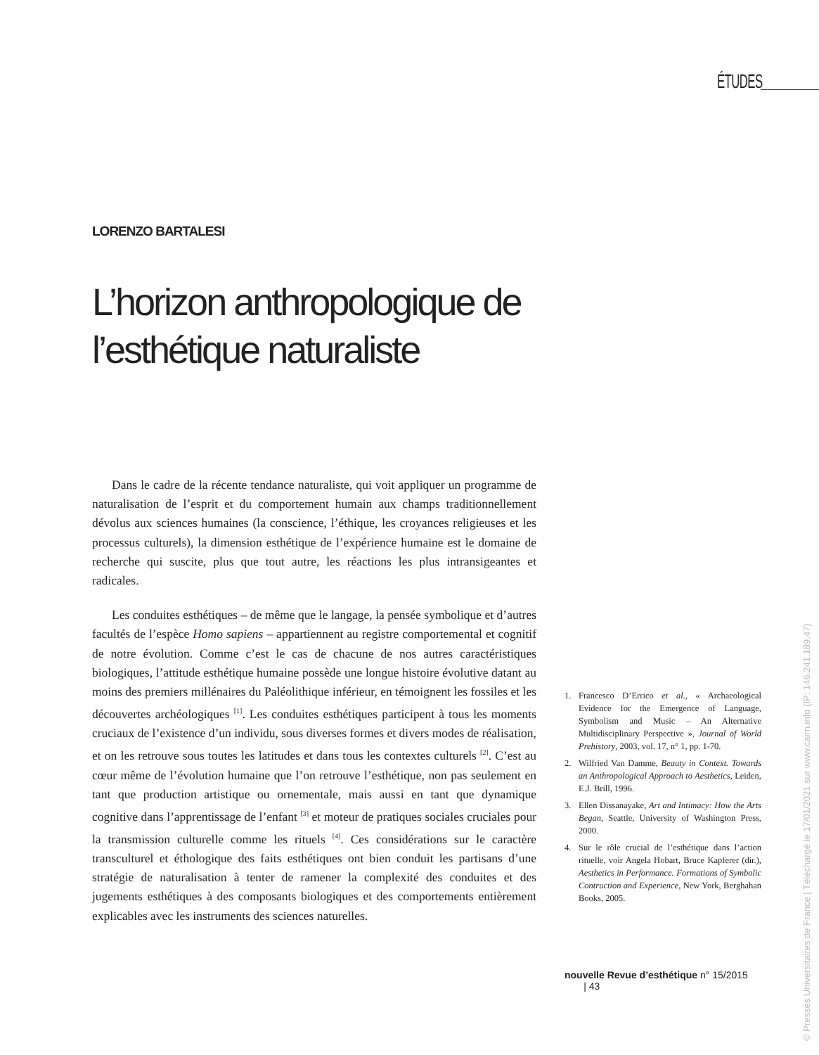ÉTUDES
LORENZO BARTALESI
L’horizon anthropologique de
l’esthétique naturaliste
Dans le cadre de la récente tendance naturaliste, qui voit appliquer un programme de naturalisation de l’esprit et du comportement humain aux champs traditionnellement dévolus aux sciences humaines (la conscience, l’éthique, les croyances religieuses et les processus culturels), la dimension esthétique de l’expérience humaine est le domaine de recherche qui suscite, plus que tout autre, les réactions les plus intransigeantes et radicales.
Les conduites esthétiques – de même que le langage, la pensée symbolique et d’autres facultés de l’espèce Homo sapiens – appartiennent au registre comportemental et cognitif de notre évolution. Comme c’est le cas de chacune de nos autres caractéristiques biologiques, l’attitude esthétique humaine possède une longue histoire évolutive datant au moins des premiers millénaires du Paléolithique inférieur, en témoignent les fossiles et les découvertes archéologiques <sup>[1]</sup>. Les conduites esthétiques participent à tous les moments cruciaux de l’existence d’un individu, sous diverses formes et divers modes de réalisation, et on les retrouve sous toutes les latitudes et dans tous les contextes culturels <sup>[2]</sup>. C’est au cœur même de l’évolution humaine que l’on retrouve l’esthétique, non pas seulement en tant que production artistique ou ornementale, mais aussi en tant que dynamique cognitive dans l’apprentissage de l’enfant <sup>[3]</sup> et moteur de pratiques sociales cruciales pour la transmission culturelle comme les rituels <sup>[4]</sup>. Ces considérations sur le caractère transculturel et éthologique des faits esthétiques ont bien conduit les partisans d’une stratégie de naturalisation à tenter de ramener la complexité des conduites et des jugements esthétiques à des composants biologiques et des comportements entièrement explicables avec les instruments des sciences naturelles.
1. Francesco D’Errico et al., « Archaeological Evidence for the Emergence of Language, Symbolism and Music – An Alternative Multidisciplinary Perspective », Journal of World Prehistory, 2003, vol. 17, n° 1, pp. 1-70.
2. Wilfried Van Damme, Beauty in Context. Towards an Anthropological Approach to Aesthetics, Leiden, E.J. Brill, 1996.
3. Ellen Dissanayake, Art and Intimacy: How the Arts Began, Seattle, University of Washington Press, 2000.
4. Sur le rôle crucial de l’esthétique dans l’action rituelle, voir Angela Hobart, Bruce Kapferer (dir.), Aesthetics in Performance. Formations of Symbolic Contruction and Experience, New York, Berghahan Books, 2005.
nouvelle Revue d’esthétique n° 15/2015 | 43
© Presses Universitaires de France | Téléchargé le 17/01/2021 sur www.cairn.info (IP: 146.241.189.47)